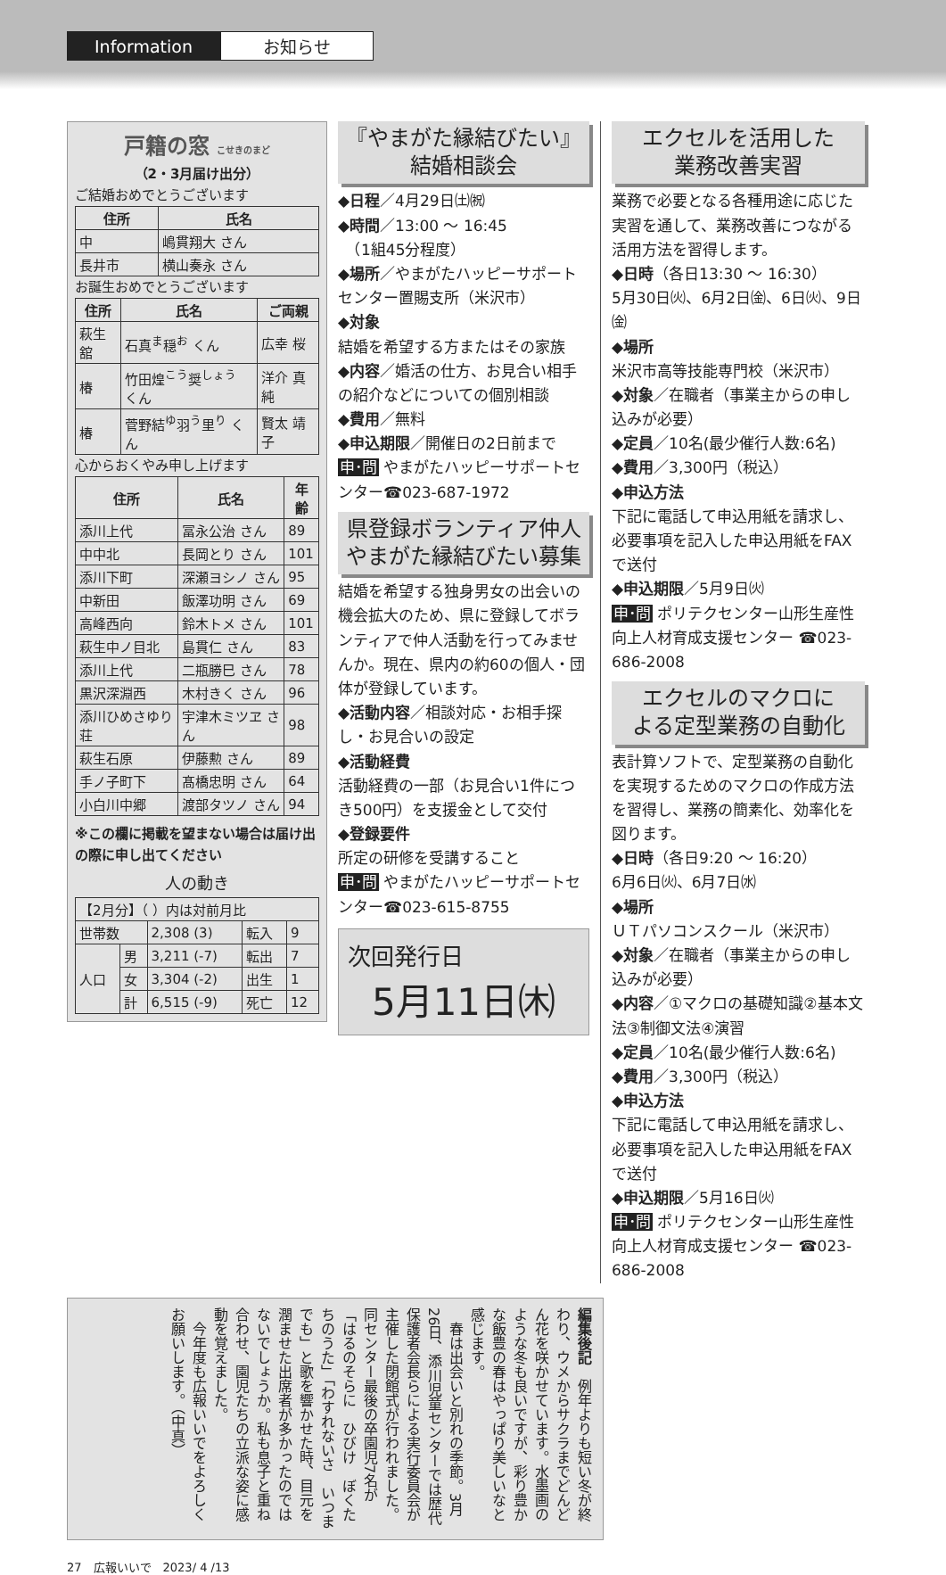Information お知らせ
戸籍の窓 こせきのまど
（2・3月届け出分）
ご結婚おめでとうございます
| 住所 | 氏名 |
| --- | --- |
| 中 | 嶋貫翔大 さん |
| 長井市 | 横山奏永 さん |
お誕生おめでとうございます
| 住所 | 氏名 | ご両親 |
| --- | --- | --- |
| 萩生舘 | 石真<sup>ま</sup>穏<sup>お</sup> くん | 広幸 桜 |
| 椿 | 竹田煌<sup>こう</sup>奨<sup>しょう</sup> くん | 洋介 真純 |
| 椿 | 菅野結<sup>ゆ</sup>羽<sup>う</sup>里<sup>り</sup> くん | 賢太 靖子 |
心からおくやみ申し上げます
| 住所 | 氏名 | 年齢 |
| --- | --- | --- |
| 添川上代 | 冨永公治 さん | 89 |
| 中中北 | 長岡とり さん | 101 |
| 添川下町 | 深瀬ヨシノ さん | 95 |
| 中新田 | 飯澤功明 さん | 69 |
| 高峰西向 | 鈴木トメ さん | 101 |
| 萩生中ノ目北 | 島貫仁 さん | 83 |
| 添川上代 | 二瓶勝巳 さん | 78 |
| 黒沢深淵西 | 木村きく さん | 96 |
| 添川ひめさゆり荘 | 宇津木ミツヱ さん | 98 |
| 萩生石原 | 伊藤勲 さん | 89 |
| 手ノ子町下 | 髙橋忠明 さん | 64 |
| 小白川中郷 | 渡部タツノ さん | 94 |
※この欄に掲載を望まない場合は届け出の際に申し出てください
人の動き
| 【2月分】（ ）内は対前月比 | | | | |
| 世帯数 | | 2,308 (3) | 転入 | 9 |
| 人口 | 男 | 3,211 (-7) | 転出 | 7 |
| | 女 | 3,304 (-2) | 出生 | 1 |
| | 計 | 6,515 (-9) | 死亡 | 12 |
『やまがた縁結びたい』
結婚相談会
◆日程／4月29日㈯㈷
◆時間／13:00 ～ 16:45
　（1組45分程度）
◆場所／やまがたハッピーサポートセンター置賜支所（米沢市）
◆対象
結婚を希望する方またはその家族
◆内容／婚活の仕方、お見合い相手の紹介などについての個別相談
◆費用／無料
◆申込期限／開催日の2日前まで
申･問 やまがたハッピーサポートセンター☎023-687-1972
県登録ボランティア仲人
やまがた縁結びたい募集
結婚を希望する独身男女の出会いの機会拡大のため、県に登録してボランティアで仲人活動を行ってみませんか。現在、県内の約60の個人・団体が登録しています。
◆活動内容／相談対応・お相手探し・お見合いの設定
◆活動経費
活動経費の一部（お見合い1件につき500円）を支援金として交付
◆登録要件
所定の研修を受講すること
申･問 やまがたハッピーサポートセンター☎023-615-8755
次回発行日
5月11日㈭
エクセルを活用した
業務改善実習
業務で必要となる各種用途に応じた実習を通して、業務改善につながる活用方法を習得します。
◆日時（各日13:30 ～ 16:30）
5月30日㈫、6月2日㈮、6日㈫、9日㈮
◆場所
米沢市高等技能専門校（米沢市）
◆対象／在職者（事業主からの申し込みが必要）
◆定員／10名(最少催行人数:6名)
◆費用／3,300円（税込）
◆申込方法
下記に電話して申込用紙を請求し、必要事項を記入した申込用紙をFAXで送付
◆申込期限／5月9日㈫
申･問 ポリテクセンター山形生産性向上人材育成支援センター ☎023-686-2008
エクセルのマクロに
よる定型業務の自動化
表計算ソフトで、定型業務の自動化を実現するためのマクロの作成方法を習得し、業務の簡素化、効率化を図ります。
◆日時（各日9:20 ～ 16:20）
6月6日㈫、6月7日㈬
◆場所
ＵＴパソコンスクール（米沢市）
◆対象／在職者（事業主からの申し込みが必要）
◆内容／①マクロの基礎知識②基本文法③制御文法④演習
◆定員／10名(最少催行人数:6名)
◆費用／3,300円（税込）
◆申込方法
下記に電話して申込用紙を請求し、必要事項を記入した申込用紙をFAXで送付
◆申込期限／5月16日㈫
申･問 ポリテクセンター山形生産性向上人材育成支援センター ☎023-686-2008
編集後記　例年よりも短い冬が終わり、ウメからサクラまでどんどん花を咲かせています。水墨画のような冬も良いですが、彩り豊かな飯豊の春はやっぱり美しいなと感じます。
　春は出会いと別れの季節。3月26日、添川児童センターでは歴代保護者会長らによる実行委員会が主催した閉館式が行われました。同センター最後の卒園児7名が「はるのそらに　ひびけ　ぼくたちのうた」「わすれないさ　いつまでも」と歌を響かせた時、目元を潤ませた出席者が多かったのではないでしょうか。私も息子と重ね合わせ、園児たちの立派な姿に感動を覚えました。
　今年度も広報いいでをよろしくお願いします。（中真）
27　広報いいで　2023/ 4 /13